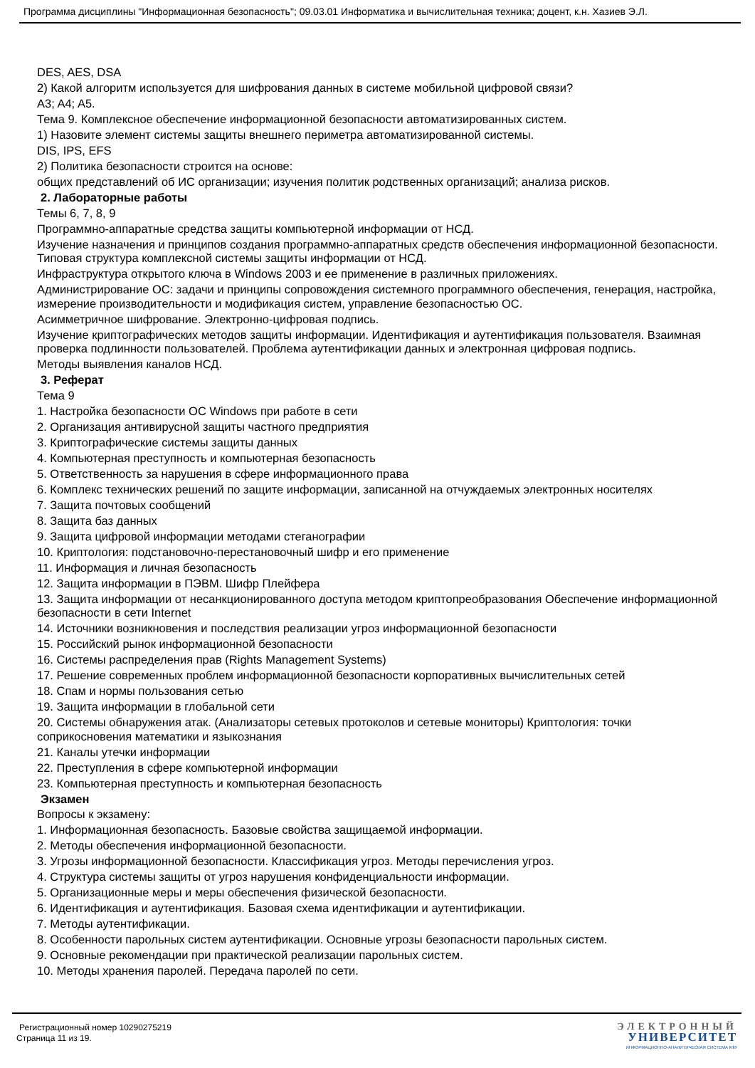Программа дисциплины "Информационная безопасность"; 09.03.01 Информатика и вычислительная техника; доцент, к.н. Хазиев Э.Л.
DES, AES, DSA
2) Какой алгоритм используется для шифрования данных в системе мобильной цифровой связи?
A3; A4; A5.
Тема 9. Комплексное обеспечение информационной безопасности автоматизированных систем.
1) Назовите элемент системы защиты внешнего периметра автоматизированной системы.
DIS, IPS, EFS
2) Политика безопасности строится на основе:
общих представлений об ИС организации; изучения политик родственных организаций; анализа рисков.
2. Лабораторные работы
Темы 6, 7, 8, 9
Программно-аппаратные средства защиты компьютерной информации от НСД.
Изучение назначения и принципов создания программно-аппаратных средств обеспечения информационной безопасности. Типовая структура комплексной системы защиты информации от НСД.
Инфраструктура открытого ключа в Windows 2003 и ее применение в различных приложениях.
Администрирование ОС: задачи и принципы сопровождения системного программного обеспечения, генерация, настройка, измерение производительности и модификация систем, управление безопасностью ОС.
Асимметричное шифрование. Электронно-цифровая подпись.
Изучение криптографических методов защиты информации. Идентификация и аутентификация пользователя. Взаимная проверка подлинности пользователей. Проблема аутентификации данных и электронная цифровая подпись.
Методы выявления каналов НСД.
3. Реферат
Тема 9
1. Настройка безопасности ОС Windows при работе в сети
2. Организация антивирусной защиты частного предприятия
3. Криптографические системы защиты данных
4. Компьютерная преступность и компьютерная безопасность
5. Ответственность за нарушения в сфере информационного права
6. Комплекс технических решений по защите информации, записанной на отчуждаемых электронных носителях
7. Защита почтовых сообщений
8. Защита баз данных
9. Защита цифровой информации методами стеганографии
10. Криптология: подстановочно-перестановочный шифр и его применение
11. Информация и личная безопасность
12. Защита информации в ПЭВМ. Шифр Плейфера
13. Защита информации от несанкционированного доступа методом криптопреобразования Обеспечение информационной безопасности в сети Internet
14. Источники возникновения и последствия реализации угроз информационной безопасности
15. Российский рынок информационной безопасности
16. Системы распределения прав (Rights Management Systems)
17. Решение современных проблем информационной безопасности корпоративных вычислительных сетей
18. Спам и нормы пользования сетью
19. Защита информации в глобальной сети
20. Системы обнаружения атак. (Анализаторы сетевых протоколов и сетевые мониторы) Криптология: точки соприкосновения математики и языкознания
21. Каналы утечки информации
22. Преступления в сфере компьютерной информации
23. Компьютерная преступность и компьютерная безопасность
Экзамен
Вопросы к экзамену:
1. Информационная безопасность. Базовые свойства защищаемой информации.
2. Методы обеспечения информационной безопасности.
3. Угрозы информационной безопасности. Классификация угроз. Методы перечисления угроз.
4. Структура системы защиты от угроз нарушения конфиденциальности информации.
5. Организационные меры и меры обеспечения физической безопасности.
6. Идентификация и аутентификация. Базовая схема идентификации и аутентификации.
7. Методы аутентификации.
8. Особенности парольных систем аутентификации. Основные угрозы безопасности парольных систем.
9. Основные рекомендации при практической реализации парольных систем.
10. Методы хранения паролей. Передача паролей по сети.
Регистрационный номер 10290275219
Страница 11 из 19.
ЭЛЕКТРОННЫЙ
УНИВЕРСИТЕТ
ИНФОРМАЦИОННО-АНАЛИТИЧЕСКАЯ СИСТЕМА КФУ